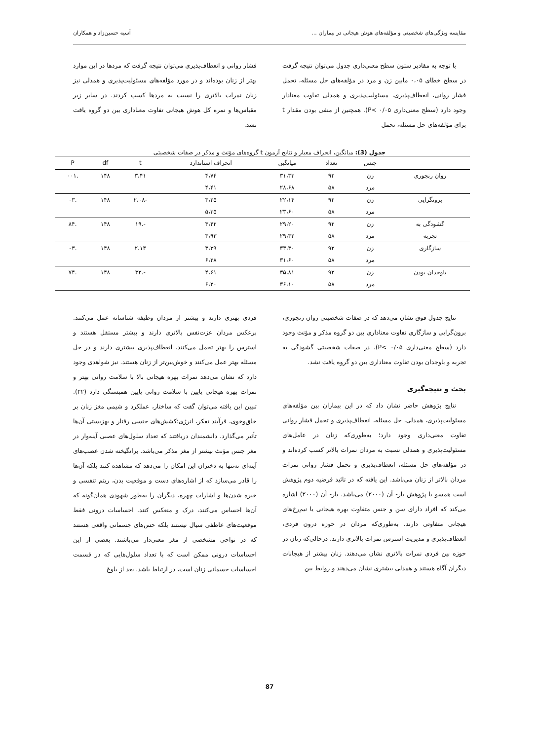مقایسه ویژگی‌های شخصیتی و مؤلفه‌های هوش هیجانی در بیماران ... آسیه حسین‌زاد و همکاران
با توجه به مقادیر ستون سطح معنی‌داری جدول می‌توان نتیجه گرفت در سطح خطای ۰،۰۵ مابین زن و مرد در مؤلفه‌های حل مسئله، تحمل فشار روانی، انعطاف‌پذیری، مسئولیت‌پذیری و همدلی تفاوت معنادار وجود دارد (سطح معنی‌داری P< ۰/۰۵). همچنین از منفی بودن مقدار t برای مؤلفه‌های حل مسئله، تحمل
فشار روانی و انعطاف‌پذیری می‌توان نتیجه گرفت که مردها در این موارد بهتر از زنان بوده‌اند و در مورد مؤلفه‌های مسئولیت‌پذیری و همدلی نیز زنان نمرات بالاتری را نسبت به مردها کسب کردند. در سایر زیر مقیاس‌ها و نمره کل هوش هیجانی تفاوت معناداری بین دو گروه یافت نشد.
جدول (3): میانگین، انحراف معیار و نتایج آزمون t گروه‌های مؤنث و مذکر در صفات شخصیتی
| | جنس | تعداد | میانگین | انحراف استاندارد | t | df | P |
| --- | --- | --- | --- | --- | --- | --- | --- |
| روان رنجوری | زن | ۹۲ | ۳۱،۳۳ | ۴،۷۴ | ۳،۴۱ | ۱۴۸ | .۰۰۱ |
| | مرد | ۵۸ | ۲۸،۶۸ | ۴،۴۱ | | | |
| برونگرایی | زن | ۹۲ | ۲۲،۱۴ | ۳،۲۵ | -۲،۰۸ | ۱۴۸ | .۰۳ |
| | مرد | ۵۸ | ۲۳،۶۰ | ۵،۳۵ | | | |
| گشودگی به | زن | ۹۲ | ۲۹،۲۰ | ۳،۴۲ | -.۱۹ | ۱۴۸ | .۸۴ |
| تجربه | مرد | ۵۸ | ۲۹،۳۲ | ۳،۹۳ | | | |
| سازگاری | زن | ۹۲ | ۳۳،۳۰ | ۳،۳۹ | ۲،۱۴ | ۱۴۸ | .۰۳ |
| | مرد | ۵۸ | ۳۱،۶۰ | ۶،۲۸ | | | |
| باوجدان بودن | زن | ۹۲ | ۳۵،۸۱ | ۴،۶۱ | -.۳۲ | ۱۴۸ | .۷۴ |
| | مرد | ۵۸ | ۳۶،۱۰ | ۶،۲۰ | | | |
نتایج جدول فوق نشان می‌دهد که در صفات شخصیتی روان رنجوری، برون‌گرایی و سازگاری تفاوت معناداری بین دو گروه مذکر و مؤنث وجود دارد (سطح معنی‌داری P< ۰/۰۵). در صفات شخصیتی گشودگی به تجربه و باوجدان بودن تفاوت معناداری بین دو گروه یافت نشد.
بحث و نتیجه‌گیری
نتایج پژوهش حاضر نشان داد که در این بیماران بین مؤلفه‌های مسئولیت‌پذیری، همدلی، حل مسئله، انعطاف‌پذیری و تحمل فشار روانی تفاوت معنی‌داری وجود دارد؛ به‌طوری‌که زنان در عامل‌های مسئولیت‌پذیری و همدلی نسبت به مردان نمرات بالاتر کسب کرده‌اند و در مؤلفه‌های حل مسئله، انعطاف‌پذیری و تحمل فشار روانی نمرات مردان بالاتر از زنان می‌باشد. این یافته که در تائید فرضیه دوم پژوهش است همسو با پژوهش بار- آن (۲۰۰۰) می‌باشد. بار- آن (۲۰۰۰) اشاره می‌کند که افراد دارای سن و جنس متفاوت بهره هیجانی یا نیم‌رخ‌های هیجانی متفاوتی دارند. به‌طوری‌که مردان در حوزه درون فردی، انعطاف‌پذیری و مدیریت استرس نمرات بالاتری دارند. درحالی‌که زنان در حوزه بین فردی نمرات بالاتری نشان می‌دهند. زنان بیشتر از هیجانات دیگران آگاه هستند و همدلی بیشتری نشان می‌دهند و روابط بین
فردی بهتری دارند و بیشتر از مردان وظیفه شناسانه عمل می‌کنند. برعکس مردان عزت‌نفس بالاتری دارند و بیشتر مستقل هستند و استرس را بهتر تحمل می‌کنند. انعطاف‌پذیری بیشتری دارند و در حل مسئله بهتر عمل می‌کنند و خوش‌بین‌تر از زنان هستند. نیز شواهدی وجود دارد که نشان می‌دهد نمرات بهره هیجانی بالا با سلامت روانی بهتر و نمرات بهره هیجانی پایین با سلامت روانی پایین همبستگی دارد (۲۲). تبیین این یافته می‌توان گفت که ساختار، عملکرد و شیمی مغز زنان بر خلق‌وخوی، فرآیند تفکر، انرژی؛کشش‌های جنسی رفتار و بهزیستی آن‌ها تأثیر می‌گذارد. دانشمندان دریافتند که تعداد سلول‌های عصبی آینه‌وار در مغز جنس مؤنث بیشتر از مغز مذکر می‌باشد. برانگیخته شدن عصب‌های آینه‌ای نه‌تنها به دختران این امکان را می‌دهد که مشاهده کنند بلکه آن‌ها را قادر می‌سازد که از اشاره‌های دست و موقعیت بدن، ریتم تنفسی و خیره شدن‌ها و اشارات چهره، دیگران را به‌طور شهودی همان‌گونه که آن‌ها احساس می‌کنند، درک و منعکس کنند. احساسات درونی فقط موقعیت‌های عاطفی سیال نیستند بلکه حس‌های جسمانی واقعی هستند که در نواحی مشخصی از مغز معنی‌دار می‌باشند. بعضی از این احساسات درونی ممکن است که با تعداد سلول‌هایی که در قسمت احساسات جسمانی زنان است، در ارتباط باشد. بعد از بلوغ
87